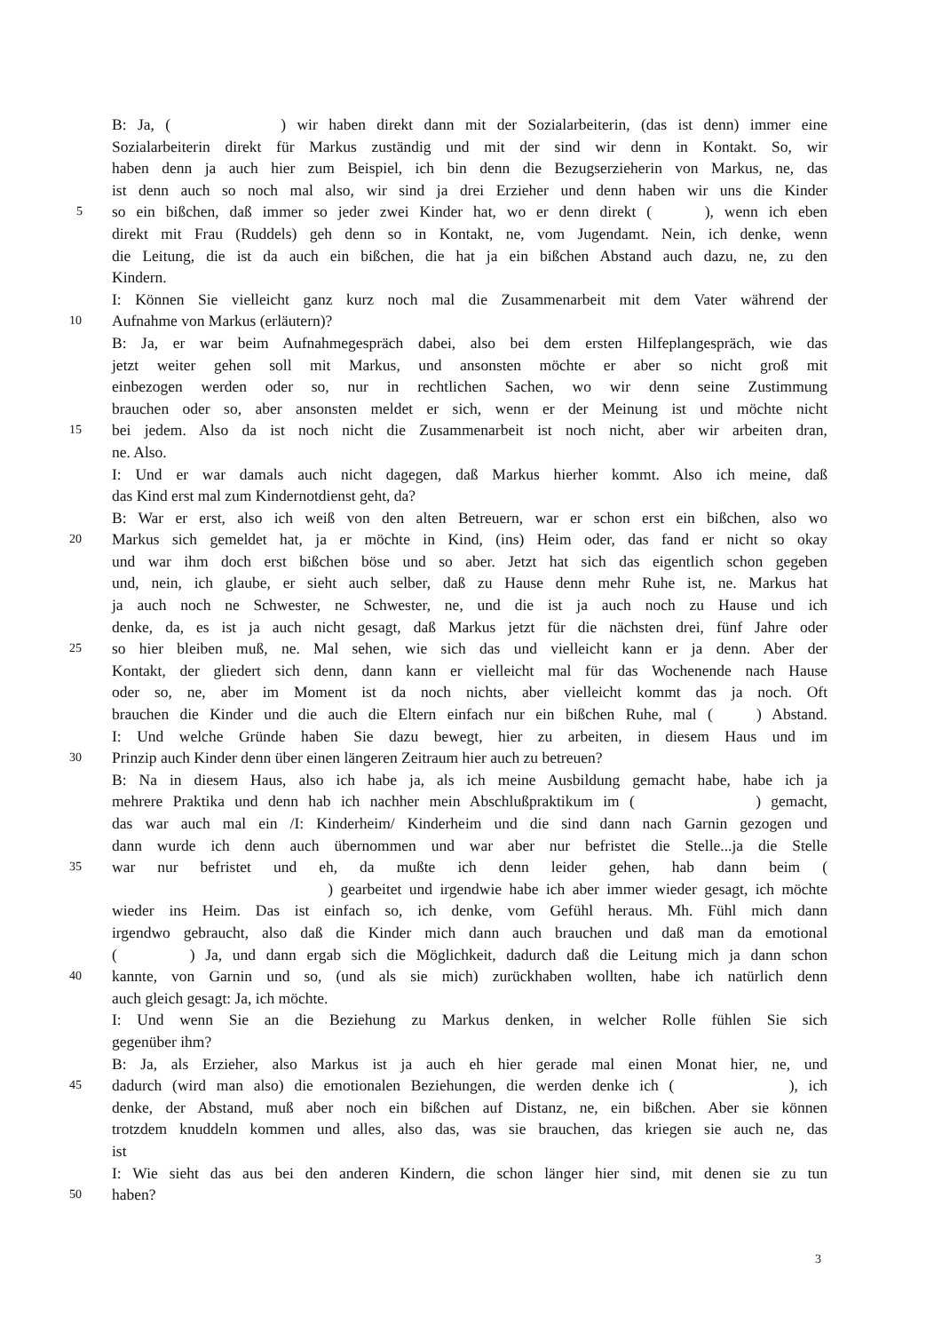B: Ja, ( ) wir haben direkt dann mit der Sozialarbeiterin, (das ist denn) immer eine
Sozialarbeiterin direkt für Markus zuständig und mit der sind wir denn in Kontakt. So, wir
haben denn ja auch hier zum Beispiel, ich bin denn die Bezugserzieherin von Markus, ne, das
ist denn auch so noch mal also, wir sind ja drei Erzieher und denn haben wir uns die Kinder
5
so ein bißchen, daß immer so jeder zwei Kinder hat, wo er denn direkt ( ), wenn ich eben
direkt mit Frau (Ruddels) geh denn so in Kontakt, ne, vom Jugendamt. Nein, ich denke, wenn
die Leitung, die ist da auch ein bißchen, die hat ja ein bißchen Abstand auch dazu, ne, zu den
Kindern.
I: Können Sie vielleicht ganz kurz noch mal die Zusammenarbeit mit dem Vater während der
10
Aufnahme von Markus (erläutern)?
B: Ja, er war beim Aufnahmegespräch dabei, also bei dem ersten Hilfeplangespräch, wie das
jetzt weiter gehen soll mit Markus, und ansonsten möchte er aber so nicht groß mit
einbezogen werden oder so, nur in rechtlichen Sachen, wo wir denn seine Zustimmung
brauchen oder so, aber ansonsten meldet er sich, wenn er der Meinung ist und möchte nicht
15
bei jedem. Also da ist noch nicht die Zusammenarbeit ist noch nicht, aber wir arbeiten dran,
ne. Also.
I: Und er war damals auch nicht dagegen, daß Markus hierher kommt. Also ich meine, daß
das Kind erst mal zum Kindernotdienst geht, da?
B: War er erst, also ich weiß von den alten Betreuern, war er schon erst ein bißchen, also wo
20
Markus sich gemeldet hat, ja er möchte in Kind, (ins) Heim oder, das fand er nicht so okay
und war ihm doch erst bißchen böse und so aber. Jetzt hat sich das eigentlich schon gegeben
und, nein, ich glaube, er sieht auch selber, daß zu Hause denn mehr Ruhe ist, ne. Markus hat
ja auch noch ne Schwester, ne Schwester, ne, und die ist ja auch noch zu Hause und ich
denke, da, es ist ja auch nicht gesagt, daß Markus jetzt für die nächsten drei, fünf Jahre oder
25
so hier bleiben muß, ne. Mal sehen, wie sich das und vielleicht kann er ja denn. Aber der
Kontakt, der gliedert sich denn, dann kann er vielleicht mal für das Wochenende nach Hause
oder so, ne, aber im Moment ist da noch nichts, aber vielleicht kommt das ja noch. Oft
brauchen die Kinder und die auch die Eltern einfach nur ein bißchen Ruhe, mal ( ) Abstand.
I: Und welche Gründe haben Sie dazu bewegt, hier zu arbeiten, in diesem Haus und im
30
Prinzip auch Kinder denn über einen längeren Zeitraum hier auch zu betreuen?
B: Na in diesem Haus, also ich habe ja, als ich meine Ausbildung gemacht habe, habe ich ja
mehrere Praktika und denn hab ich nachher mein Abschlußpraktikum im ( ) gemacht,
das war auch mal ein /I: Kinderheim/ Kinderheim und die sind dann nach Garnin gezogen und
dann wurde ich denn auch übernommen und war aber nur befristet die Stelle...ja die Stelle
35
war nur befristet und eh, da mußte ich denn leider gehen, hab dann beim (
) gearbeitet und irgendwie habe ich aber immer wieder gesagt, ich möchte
wieder ins Heim. Das ist einfach so, ich denke, vom Gefühl heraus. Mh. Fühl mich dann
irgendwo gebraucht, also daß die Kinder mich dann auch brauchen und daß man da emotional
( ) Ja, und dann ergab sich die Möglichkeit, dadurch daß die Leitung mich ja dann schon
40
kannte, von Garnin und so, (und als sie mich) zurückhaben wollten, habe ich natürlich denn
auch gleich gesagt: Ja, ich möchte.
I: Und wenn Sie an die Beziehung zu Markus denken, in welcher Rolle fühlen Sie sich
gegenüber ihm?
B: Ja, als Erzieher, also Markus ist ja auch eh hier gerade mal einen Monat hier, ne, und
45
dadurch (wird man also) die emotionalen Beziehungen, die werden denke ich ( ), ich
denke, der Abstand, muß aber noch ein bißchen auf Distanz, ne, ein bißchen. Aber sie können
trotzdem knuddeln kommen und alles, also das, was sie brauchen, das kriegen sie auch ne, das
ist
I: Wie sieht das aus bei den anderen Kindern, die schon länger hier sind, mit denen sie zu tun
50
haben?
3